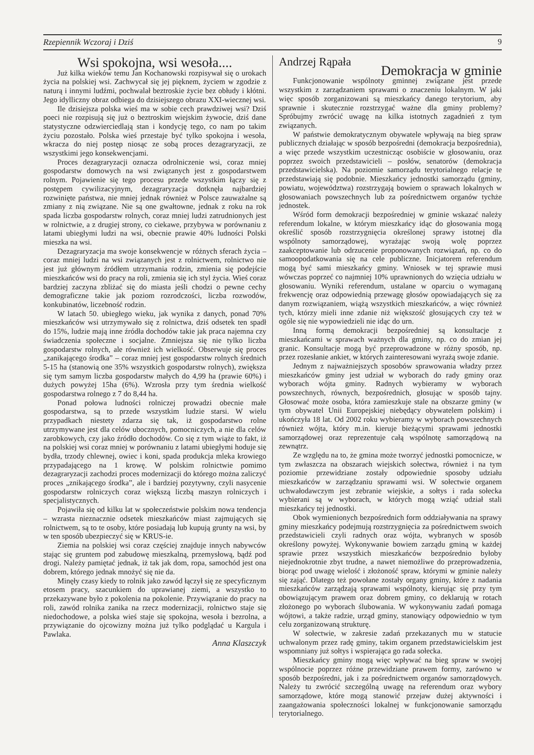Rzepiennik Wczoraj i Dziś 9
Wsi spokojna, wsi wesoła....
Już kilka wieków temu Jan Kochanowski rozpisywał się o urokach życia na polskiej wsi. Zachwycał się jej pięknem, życiem w zgodzie z naturą i innymi ludźmi, pochwalał beztroskie życie bez obłudy i kłótni. Jego idylliczny obraz odbiega do dzisiejszego obrazu XXI-wiecznej wsi.
Ile dzisiejsza polska wieś ma w sobie cech prawdziwej wsi? Dziś poeci nie rozpisują się już o beztroskim wiejskim żywocie, dziś dane statystyczne odzwierciedlają stan i kondycję tego, co nam po takim życiu pozostało. Polska wieś przestaje być tylko spokojna i wesoła, wkracza do niej postęp niosąc ze sobą proces dezagraryzacji, ze wszystkimi jego konsekwencjami.
Proces dezagraryzacji oznacza odrolniczenie wsi, coraz mniej gospodarstw domowych na wsi związanych jest z gospodarstwem rolnym. Pojawienie się tego procesu przede wszystkim łączy się z postępem cywilizacyjnym, dezagraryzacja dotknęła najbardziej rozwinięte państwa, nie mniej jednak również w Polsce zauważalne są zmiany z nią związane. Nie są one gwałtowne, jednak z roku na rok spada liczba gospodarstw rolnych, coraz mniej ludzi zatrudnionych jest w rolnictwie, a z drugiej strony, co ciekawe, przybywa w porównaniu z latami ubiegłymi ludzi na wsi, obecnie prawie 40% ludności Polski mieszka na wsi.
Dezagraryzacja ma swoje konsekwencje w różnych sferach życia – coraz mniej ludzi na wsi związanych jest z rolnictwem, rolnictwo nie jest już głównym źródłem utrzymania rodzin, zmienia się podejście mieszkańców wsi do pracy na roli, zmienia się ich styl życia. Wieś coraz bardziej zaczyna zbliżać się do miasta jeśli chodzi o pewne cechy demograficzne takie jak poziom rozrodczości, liczba rozwodów, konkubinatów, liczebność rodzin.
W latach 50. ubiegłego wieku, jak wynika z danych, ponad 70% mieszkańców wsi utrzymywało się z rolnictwa, dziś odsetek ten spadł do 15%, ludzie mają inne źródła dochodów takie jak praca najemna czy świadczenia społeczne i socjalne. Zmniejsza się nie tylko liczba gospodarstw rolnych, ale również ich wielkość. Obserwuje się proces „zanikającego środka” – coraz mniej jest gospodarstw rolnych średnich 5-15 ha (stanowią one 35% wszystkich gospodarstw rolnych), zwiększa się tym samym liczba gospodarstw małych do 4,99 ha (prawie 60%) i dużych powyżej 15ha (6%). Wzrosła przy tym średnia wielkość gospodarstwa rolnego z 7 do 8,44 ha.
Ponad połowa ludności rolniczej prowadzi obecnie małe gospodarstwa, są to przede wszystkim ludzie starsi. W wielu przypadkach niestety zdarza się tak, iż gospodarstwo rolne utrzymywane jest dla celów ubocznych, pomocniczych, a nie dla celów zarobkowych, czy jako źródło dochodów. Co się z tym wiąże to fakt, iż na polskiej wsi coraz mniej w porównaniu z latami ubiegłymi hoduje się bydła, trzody chlewnej, owiec i koni, spada produkcja mleka krowiego przypadającego na 1 krowę. W polskim rolnictwie pomimo dezagraryzacji zachodzi proces modernizacji do którego można zaliczyć proces „znikającego środka”, ale i bardziej pozytywny, czyli nasycenie gospodarstw rolniczych coraz większą liczbą maszyn rolniczych i specjalistycznych.
Pojawiła się od kilku lat w społeczeństwie polskim nowa tendencja – wzrasta nieznacznie odsetek mieszkańców miast zajmujących się rolnictwem, są to te osoby, które posiadają lub kupują grunty na wsi, by w ten sposób ubezpieczyć się w KRUS-ie.
Ziemia na polskiej wsi coraz częściej znajduje innych nabywców stając się gruntem pod zabudowę mieszkalną, przemysłową, bądź pod drogi. Należy pamiętać jednak, iż tak jak dom, ropa, samochód jest ona dobrem, którego jednak mnożyć się nie da.
Minęły czasy kiedy to rolnik jako zawód łączył się ze specyficznym etosem pracy, szacunkiem do uprawianej ziemi, a wszystko to przekazywane było z pokolenia na pokolenie. Przywiązanie do pracy na roli, zawód rolnika zanika na rzecz modernizacji, rolnictwo staje się niedochodowe, a polska wieś staje się spokojna, wesoła i bezrolna, a przywiązanie do ojcowizny można już tylko podglądać u Kargula i Pawlaka.
Anna Klaszczyk
Andrzej Rąpała
Demokracja w gminie
Funkcjonowanie wspólnoty gminnej związane jest przede wszystkim z zarządzaniem sprawami o znaczeniu lokalnym. W jaki więc sposób zorganizowani są mieszkańcy danego terytorium, aby sprawnie i skutecznie rozstrzygać ważne dla gminy problemy? Spróbujmy zwrócić uwagę na kilka istotnych zagadnień z tym związanych.
W państwie demokratycznym obywatele wpływają na bieg spraw publicznych działając w sposób bezpośredni (demokracja bezpośrednia), a więc przede wszystkim uczestnicząc osobiście w głosowaniu, oraz poprzez swoich przedstawicieli – posłów, senatorów (demokracja przedstawicielska). Na poziomie samorządu terytorialnego relacje te przedstawiają się podobnie. Mieszkańcy jednostki samorządu (gminy, powiatu, województwa) rozstrzygają bowiem o sprawach lokalnych w głosowaniach powszechnych lub za pośrednictwem organów tychże jednostek.
Wśród form demokracji bezpośredniej w gminie wskazać należy referendum lokalne, w którym mieszkańcy idąc do głosowania mogą określić sposób rozstrzygnięcia określonej sprawy istotnej dla wspólnoty samorządowej, wyrażając swoją wolę poprzez zaakceptowanie lub odrzucenie proponowanych rozwiązań, np. co do samoopodatkowania się na cele publiczne. Inicjatorem referendum mogą być sami mieszkańcy gminy. Wniosek w tej sprawie musi wówczas poprzeć co najmniej 10% uprawnionych do wzięcia udziału w głosowaniu. Wyniki referendum, ustalane w oparciu o wymaganą frekwencję oraz odpowiednią przewagę głosów opowiadających się za danym rozwiązaniem, wiążą wszystkich mieszkańców, a więc również tych, którzy mieli inne zdanie niż większość głosujących czy też w ogóle się nie wypowiedzieli nie idąc do urn.
Inną formą demokracji bezpośredniej są konsultacje z mieszkańcami w sprawach ważnych dla gminy, np. co do zmian jej granic. Konsultacje mogą być przeprowadzone w różny sposób, np. przez rozesłanie ankiet, w których zainteresowani wyrażą swoje zdanie.
Jednym z najważniejszych sposobów sprawowania władzy przez mieszkańców gminy jest udział w wyborach do rady gminy oraz wyborach wójta gminy. Radnych wybieramy w wyborach powszechnych, równych, bezpośrednich, głosując w sposób tajny. Głosować może osoba, która zamieszkuje stale na obszarze gminy (w tym obywatel Unii Europejskiej niebędący obywatelem polskim) i ukończyła 18 lat. Od 2002 roku wybieramy w wyborach powszechnych również wójta, który m.in. kieruje bieżącymi sprawami jednostki samorządowej oraz reprezentuje całą wspólnotę samorządową na zewnątrz.
Ze względu na to, że gmina może tworzyć jednostki pomocnicze, w tym zwłaszcza na obszarach wiejskich sołectwa, również i na tym poziomie przewidziane zostały odpowiednie sposoby udziału mieszkańców w zarządzaniu sprawami wsi. W sołectwie organem uchwałodawczym jest zebranie wiejskie, a sołtys i rada sołecka wybierani są w wyborach, w których mogą wziąć udział stali mieszkańcy tej jednostki.
Obok wymienionych bezpośrednich form oddziaływania na sprawy gminy mieszkańcy podejmują rozstrzygnięcia za pośrednictwem swoich przedstawicieli czyli radnych oraz wójta, wybranych w sposób określony powyżej. Wykonywanie bowiem zarządu gminą w każdej sprawie przez wszystkich mieszkańców bezpośrednio byłoby niejednokrotnie zbyt trudne, a nawet niemożliwe do przeprowadzenia, biorąc pod uwagę wielość i złożoność spraw, którymi w gminie należy się zająć. Dlatego też powołane zostały organy gminy, które z nadania mieszkańców zarządzają sprawami wspólnoty, kierując się przy tym obowiązującym prawem oraz dobrem gminy, co deklarują w rotach złożonego po wyborach ślubowania. W wykonywaniu zadań pomaga wójtowi, a także radzie, urząd gminy, stanowiący odpowiednio w tym celu zorganizowaną strukturę.
W sołectwie, w zakresie zadań przekazanych mu w statucie uchwalonym przez radę gminy, takim organem przedstawicielskim jest wspomniany już sołtys i wspierająca go rada sołecka.
Mieszkańcy gminy mogą więc wpływać na bieg spraw w swojej wspólnocie poprzez różne przewidziane prawem formy, zarówno w sposób bezpośredni, jak i za pośrednictwem organów samorządowych. Należy tu zwrócić szczególną uwagę na referendum oraz wybory samorządowe, które mogą stanowić przejaw dużej aktywności i zaangażowania społeczności lokalnej w funkcjonowanie samorządu terytorialnego.